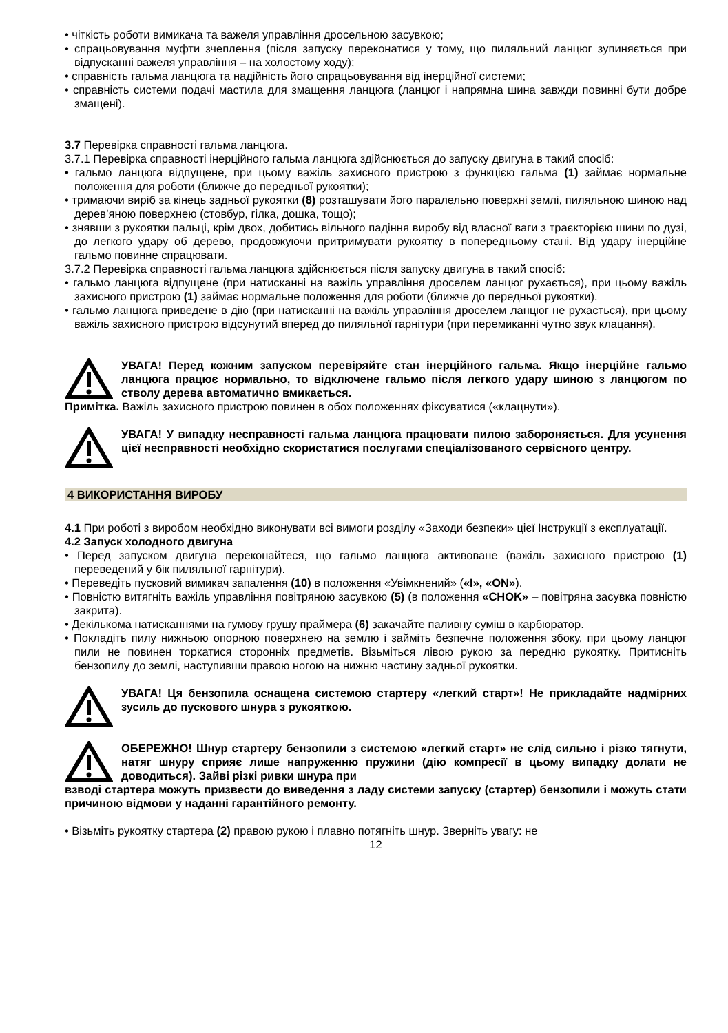• чіткість роботи вимикача та важеля управління дросельною засувкою;
• спрацьовування муфти зчеплення (після запуску переконатися у тому, що пиляльний ланцюг зупиняється при відпусканні важеля управління – на холостому ходу);
• справність гальма ланцюга та надійність його спрацьовування від інерційної системи;
• справність системи подачі мастила для змащення ланцюга (ланцюг і напрямна шина завжди повинні бути добре змащені).
3.7 Перевірка справності гальма ланцюга.
3.7.1 Перевірка справності інерційного гальма ланцюга здійснюється до запуску двигуна в такий спосіб:
• гальмо ланцюга відпущене, при цьому важіль захисного пристрою з функцією гальма (1) займає нормальне положення для роботи (ближче до передньої рукоятки);
• тримаючи виріб за кінець задньої рукоятки (8) розташувати його паралельно поверхні землі, пиляльною шиною над дерев’яною поверхнею (стовбур, гілка, дошка, тощо);
• знявши з рукоятки пальці, крім двох, добитись вільного падіння виробу від власної ваги з траєкторією шини по дузі, до легкого удару об дерево, продовжуючи притримувати рукоятку в попередньому стані. Від удару інерційне гальмо повинне спрацювати.
3.7.2 Перевірка справності гальма ланцюга здійснюється після запуску двигуна в такий спосіб:
• гальмо ланцюга відпущене (при натисканні на важіль управління дроселем ланцюг рухається), при цьому важіль захисного пристрою (1) займає нормальне положення для роботи (ближче до передньої рукоятки).
• гальмо ланцюга приведене в дію (при натисканні на важіль управління дроселем ланцюг не рухається), при цьому важіль захисного пристрою відсунутий вперед до пиляльної гарнітури (при перемиканні чутно звук клацання).
УВАГА! Перед кожним запуском перевіряйте стан інерційного гальма. Якщо інерційне гальмо ланцюга працює нормально, то відключене гальмо після легкого удару шиною з ланцюгом по стволу дерева автоматично вмикається.
Примітка. Важіль захисного пристрою повинен в обох положеннях фіксуватися («клацнути»).
УВАГА! У випадку несправності гальма ланцюга працювати пилою забороняється. Для усунення цієї несправності необхідно скористатися послугами спеціалізованого сервісного центру.
4 ВИКОРИСТАННЯ ВИРОБУ
4.1 При роботі з виробом необхідно виконувати всі вимоги розділу «Заходи безпеки» цієї Інструкції з експлуатації.
4.2 Запуск холодного двигуна
• Перед запуском двигуна переконайтеся, що гальмо ланцюга активоване (важіль захисного пристрою (1) переведений у бік пиляльної гарнітури).
• Переведіть пусковий вимикач запалення (10) в положення «Увімкнений» («I», «ON»).
• Повністю витягніть важіль управління повітряною засувкою (5) (в положення «CHOK» – повітряна засувка повністю закрита).
• Декількома натисканнями на гумову грушу праймера (6) закачайте паливну суміш в карбюратор.
• Покладіть пилу нижньою опорною поверхнею на землю і займіть безпечне положення збоку, при цьому ланцюг пили не повинен торкатися сторонніх предметів. Візьміться лівою рукою за передню рукоятку. Притисніть бензопилу до землі, наступивши правою ногою на нижню частину задньої рукоятки.
УВАГА! Ця бензопила оснащена системою стартеру «легкий старт»! Не прикладайте надмірних зусиль до пускового шнура з рукояткою.
ОБЕРЕЖНО! Шнур стартеру бензопили з системою «легкий старт» не слід сильно і різко тягнути, натяг шнуру сприяє лише напруженню пружини (дію компресії в цьому випадку долати не доводиться). Зайві різкі ривки шнура при
взводі стартера можуть призвести до виведення з ладу системи запуску (стартер) бензопили і можуть стати причиною відмови у наданні гарантійного ремонту.
• Візьміть рукоятку стартера (2) правою рукою і плавно потягніть шнур. Зверніть увагу: не
12